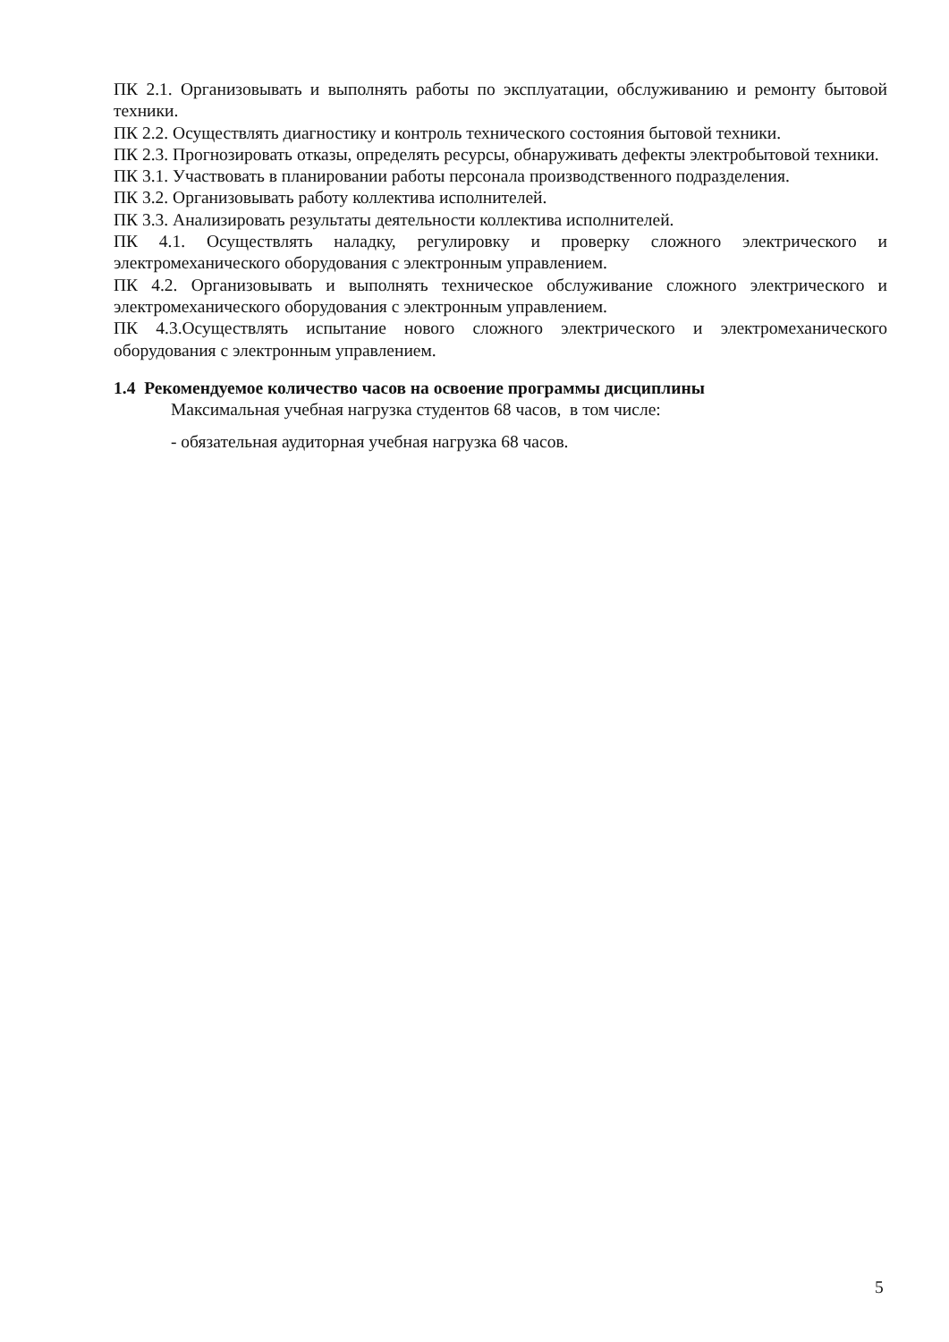ПК 2.1. Организовывать и выполнять работы по эксплуатации, обслуживанию и ремонту бытовой техники.
ПК 2.2. Осуществлять диагностику и контроль технического состояния бытовой техники.
ПК 2.3. Прогнозировать отказы, определять ресурсы, обнаруживать дефекты электробытовой техники.
ПК 3.1. Участвовать в планировании работы персонала производственного подразделения.
ПК 3.2. Организовывать работу коллектива исполнителей.
ПК 3.3. Анализировать результаты деятельности коллектива исполнителей.
ПК 4.1. Осуществлять наладку, регулировку и проверку сложного электрического и электромеханического оборудования с электронным управлением.
ПК 4.2. Организовывать и выполнять техническое обслуживание сложного электрического и электромеханического оборудования с электронным управлением.
ПК 4.3.Осуществлять испытание нового сложного электрического и электромеханического оборудования с электронным управлением.
1.4 Рекомендуемое количество часов на освоение программы дисциплины
Максимальная учебная нагрузка студентов 68 часов, в том числе:
- обязательная аудиторная учебная нагрузка 68 часов.
5